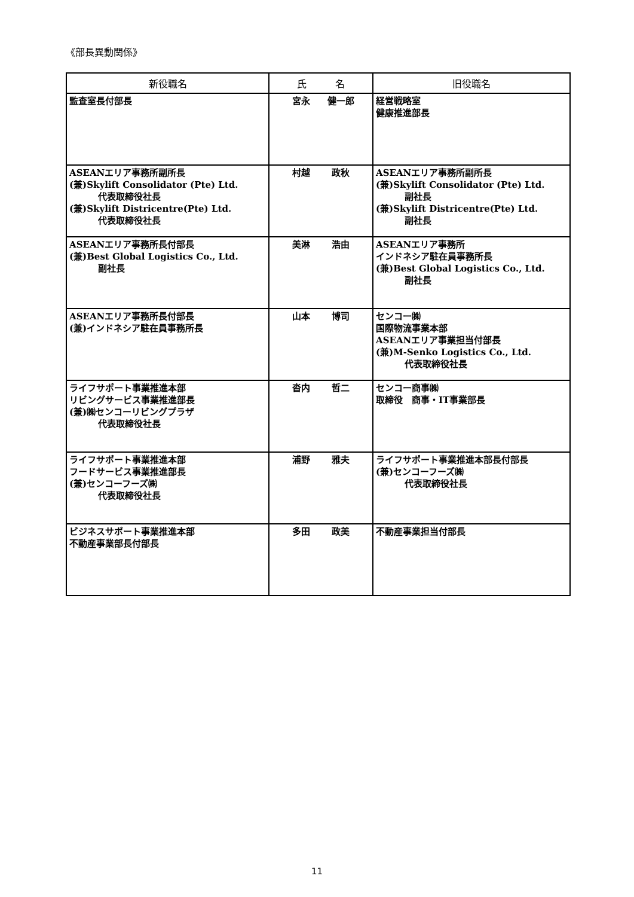《部長異動関係》
| 新役職名 | 氏 名 | 旧役職名 |
| --- | --- | --- |
| 監査室長付部長 | 宮永 健一郎 | 経営戦略室 健康推進部長 |
| ASEANエリア事務所副所長 (兼)Skylift Consolidator (Pte) Ltd. 代表取締役社長 (兼)Skylift Districentre(Pte) Ltd. 代表取締役社長 | 村越 政秋 | ASEANエリア事務所副所長 (兼)Skylift Consolidator (Pte) Ltd. 副社長 (兼)Skylift Districentre(Pte) Ltd. 副社長 |
| ASEANエリア事務所長付部長 (兼)Best Global Logistics Co., Ltd. 副社長 | 美淋 浩由 | ASEANエリア事務所 インドネシア駐在員事務所長 (兼)Best Global Logistics Co., Ltd. 副社長 |
| ASEANエリア事務所長付部長 (兼)インドネシア駐在員事務所長 | 山本 博司 | センコー㈱ 国際物流事業本部 ASEANエリア事業担当付部長 (兼)M-Senko Logistics Co., Ltd. 代表取締役社長 |
| ライフサポート事業推進本部 リビングサービス事業推進部長 (兼)㈱センコーリビングプラザ 代表取締役社長 | 沓内 哲二 | センコー商事㈱ 取締役 商事・IT事業部長 |
| ライフサポート事業推進本部 フードサービス事業推進部長 (兼)センコーフーズ㈱ 代表取締役社長 | 浦野 雅夫 | ライフサポート事業推進本部長付部長 (兼)センコーフーズ㈱ 代表取締役社長 |
| ビジネスサポート事業推進本部 不動産事業部長付部長 | 多田 政美 | 不動産事業担当付部長 |
11